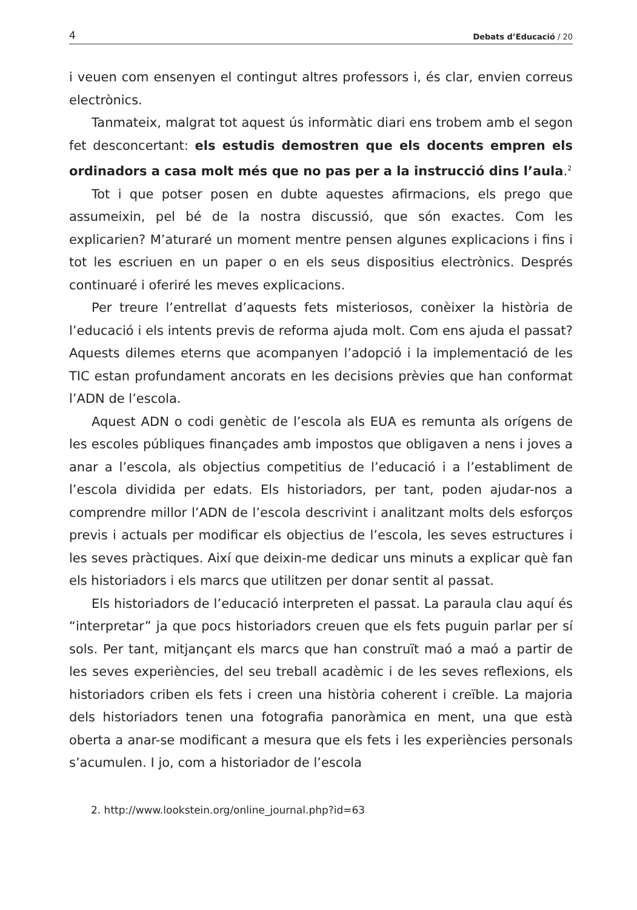4 Debats d’Educació / 20
i veuen com ensenyen el contingut altres professors i, és clar, envien correus electrònics.
Tanmateix, malgrat tot aquest ús informàtic diari ens trobem amb el segon fet desconcertant: els estudis demostren que els docents empren els ordinadors a casa molt més que no pas per a la instrucció dins l’aula.<sup>2</sup>
Tot i que potser posen en dubte aquestes afirmacions, els prego que assumeixin, pel bé de la nostra discussió, que són exactes. Com les explicarien? M’aturaré un moment mentre pensen algunes explicacions i fins i tot les escriuen en un paper o en els seus dispositius electrònics. Després continuaré i oferiré les meves explicacions.
Per treure l’entrellat d’aquests fets misteriosos, conèixer la història de l’educació i els intents previs de reforma ajuda molt. Com ens ajuda el passat? Aquests dilemes eterns que acompanyen l’adopció i la implementació de les TIC estan profundament ancorats en les decisions prèvies que han conformat l’ADN de l’escola.
Aquest ADN o codi genètic de l’escola als EUA es remunta als orígens de les escoles públiques finançades amb impostos que obligaven a nens i joves a anar a l’escola, als objectius competitius de l’educació i a l’establiment de l’escola dividida per edats. Els historiadors, per tant, poden ajudar-nos a comprendre millor l’ADN de l’escola descrivint i analitzant molts dels esforços previs i actuals per modificar els objectius de l’escola, les seves estructures i les seves pràctiques. Així que deixin-me dedicar uns minuts a explicar què fan els historiadors i els marcs que utilitzen per donar sentit al passat.
Els historiadors de l’educació interpreten el passat. La paraula clau aquí és “interpretar” ja que pocs historiadors creuen que els fets puguin parlar per sí sols. Per tant, mitjançant els marcs que han construït maó a maó a partir de les seves experiències, del seu treball acadèmic i de les seves reflexions, els historiadors criben els fets i creen una història coherent i creïble. La majoria dels historiadors tenen una fotografia panoràmica en ment, una que està oberta a anar-se modificant a mesura que els fets i les experiències personals s’acumulen. I jo, com a historiador de l’escola
2. http://www.lookstein.org/online_journal.php?id=63